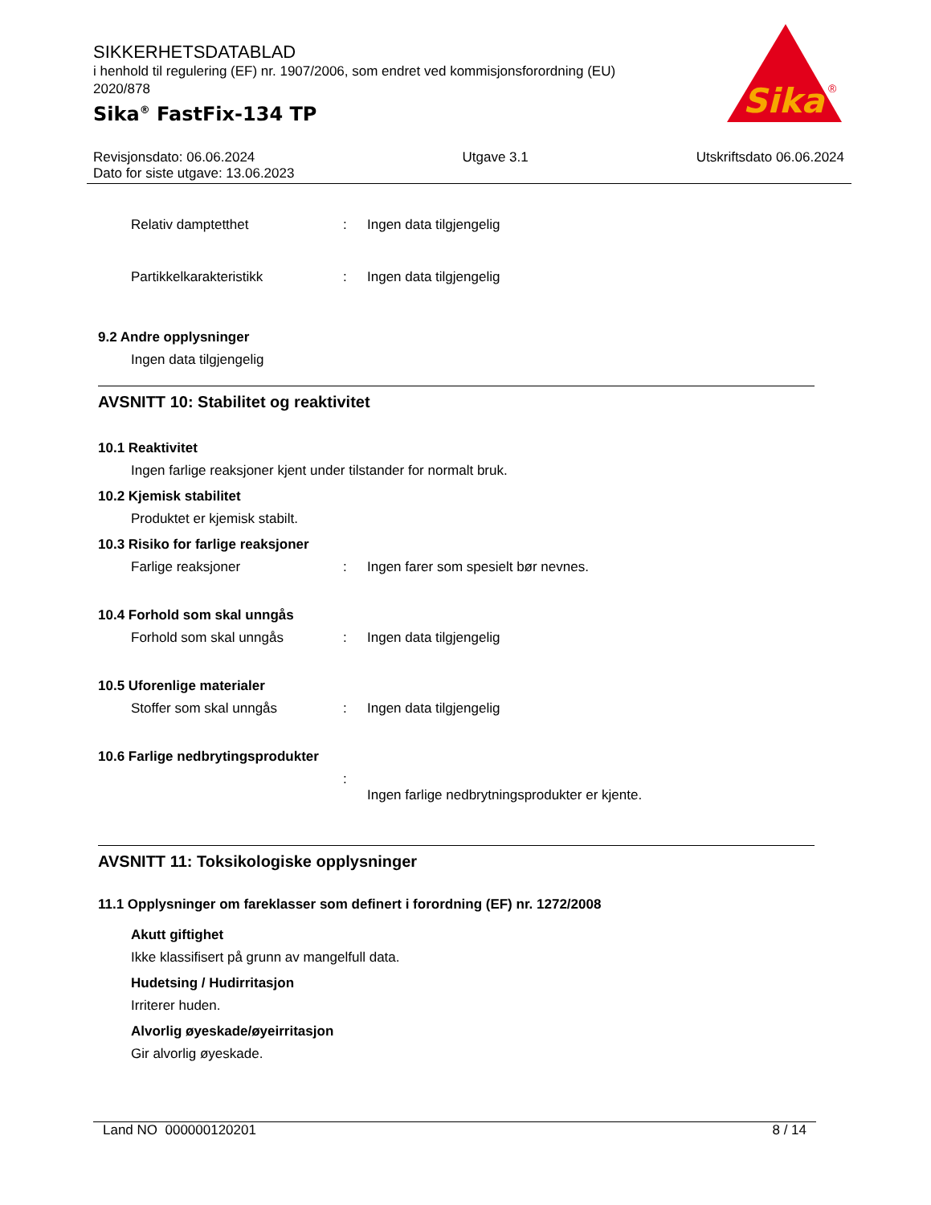SIKKERHETSDATABLAD
i henhold til regulering (EF) nr. 1907/2006, som endret ved kommisjonsforordning (EU) 2020/878
Sika<sup>®</sup> FastFix-134 TP
Sika
®
Revisjonsdato: 06.06.2024
Dato for siste utgave: 13.06.2023
Utgave 3.1 Utskriftsdato 06.06.2024
Relativ damptetthet : Ingen data tilgjengelig
Partikkelkarakteristikk : Ingen data tilgjengelig
9.2 Andre opplysninger
Ingen data tilgjengelig
AVSNITT 10: Stabilitet og reaktivitet
10.1 Reaktivitet
Ingen farlige reaksjoner kjent under tilstander for normalt bruk.
10.2 Kjemisk stabilitet
Produktet er kjemisk stabilt.
10.3 Risiko for farlige reaksjoner
Farlige reaksjoner : Ingen farer som spesielt bør nevnes.
10.4 Forhold som skal unngås
Forhold som skal unngås : Ingen data tilgjengelig
10.5 Uforenlige materialer
Stoffer som skal unngås : Ingen data tilgjengelig
10.6 Farlige nedbrytingsprodukter
:
Ingen farlige nedbrytningsprodukter er kjente.
AVSNITT 11: Toksikologiske opplysninger
11.1 Opplysninger om fareklasser som definert i forordning (EF) nr. 1272/2008
Akutt giftighet
Ikke klassifisert på grunn av mangelfull data.
Hudetsing / Hudirritasjon
Irriterer huden.
Alvorlig øyeskade/øyeirritasjon
Gir alvorlig øyeskade.
Land NO 000000120201 8 / 14